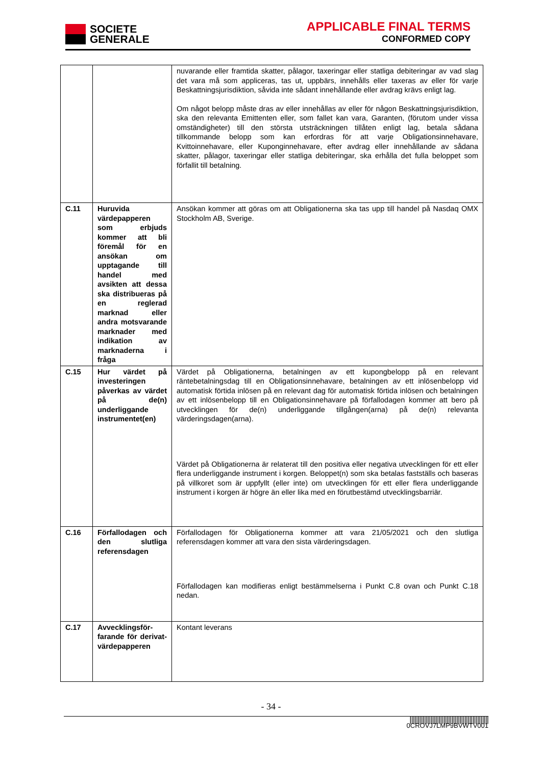SOCIETE
GENERALE
APPLICABLE FINAL TERMS
CONFORMED COPY
| | | nuvarande eller framtida skatter, pålagor, taxeringar eller statliga debiteringar av vad slag det vara må som appliceras, tas ut, uppbärs, innehålls eller taxeras av eller för varje Beskattningsjurisdiktion, såvida inte sådant innehållande eller avdrag krävs enligt lag. Om något belopp måste dras av eller innehållas av eller för någon Beskattningsjurisdiktion, ska den relevanta Emittenten eller, som fallet kan vara, Garanten, (förutom under vissa omständigheter) till den största utsträckningen tillåten enligt lag, betala sådana tillkommande belopp som kan erfordras för att varje Obligationsinnehavare, Kvittoinnehavare, eller Kuponginnehavare, efter avdrag eller innehållande av sådana skatter, pålagor, taxeringar eller statliga debiteringar, ska erhålla det fulla beloppet som förfallit till betalning. |
| C.11 | Huruvida värdepapperen som erbjuds kommer att bli föremål för en ansökan om upptagande till handel med avsikten att dessa ska distribueras på en reglerad marknad eller andra motsvarande marknader med indikation av marknaderna i fråga | Ansökan kommer att göras om att Obligationerna ska tas upp till handel på Nasdaq OMX Stockholm AB, Sverige. |
| C.15 | Hur värdet på investeringen påverkas av värdet på de(n) underliggande instrumentet(en) | Värdet på Obligationerna, betalningen av ett kupongbelopp på en relevant räntebetalningsdag till en Obligationsinnehavare, betalningen av ett inlösenbelopp vid automatisk förtida inlösen på en relevant dag för automatisk förtida inlösen och betalningen av ett inlösenbelopp till en Obligationsinnehavare på förfallodagen kommer att bero på utvecklingen för de(n) underliggande tillgången(arna) på de(n) relevanta värderingsdagen(arna). Värdet på Obligationerna är relaterat till den positiva eller negativa utvecklingen för ett eller flera underliggande instrument i korgen. Beloppet(n) som ska betalas fastställs och baseras på villkoret som är uppfyllt (eller inte) om utvecklingen för ett eller flera underliggande instrument i korgen är högre än eller lika med en förutbestämd utvecklingsbarriär. |
| C.16 | Förfallodagen och den slutliga referensdagen | Förfallodagen för Obligationerna kommer att vara 21/05/2021 och den slutliga referensdagen kommer att vara den sista värderingsdagen. Förfallodagen kan modifieras enligt bestämmelserna i Punkt C.8 ovan och Punkt C.18 nedan. |
| C.17 | Avvecklingsför-farande för derivat-värdepapperen | Kontant leverans |
- 34 -
|||||||||||||||||||||||||||||||||||||||||||||||||
0CROVJ7LMP9BVWTV001